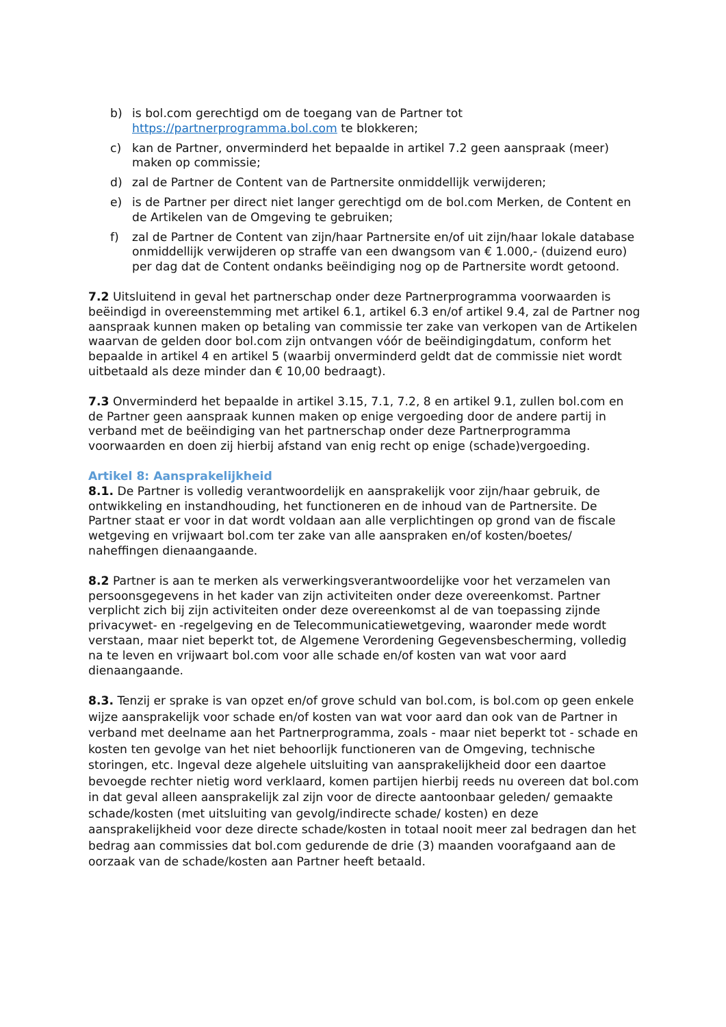b) is bol.com gerechtigd om de toegang van de Partner tot https://partnerprogramma.bol.com te blokkeren;
c) kan de Partner, onverminderd het bepaalde in artikel 7.2 geen aanspraak (meer) maken op commissie;
d) zal de Partner de Content van de Partnersite onmiddellijk verwijderen;
e) is de Partner per direct niet langer gerechtigd om de bol.com Merken, de Content en de Artikelen van de Omgeving te gebruiken;
f) zal de Partner de Content van zijn/haar Partnersite en/of uit zijn/haar lokale database onmiddellijk verwijderen op straffe van een dwangsom van € 1.000,- (duizend euro) per dag dat de Content ondanks beëindiging nog op de Partnersite wordt getoond.
7.2 Uitsluitend in geval het partnerschap onder deze Partnerprogramma voorwaarden is beëindigd in overeenstemming met artikel 6.1, artikel 6.3 en/of artikel 9.4, zal de Partner nog aanspraak kunnen maken op betaling van commissie ter zake van verkopen van de Artikelen waarvan de gelden door bol.com zijn ontvangen vóór de beëindigingdatum, conform het bepaalde in artikel 4 en artikel 5 (waarbij onverminderd geldt dat de commissie niet wordt uitbetaald als deze minder dan € 10,00 bedraagt).
7.3 Onverminderd het bepaalde in artikel 3.15, 7.1, 7.2, 8 en artikel 9.1, zullen bol.com en de Partner geen aanspraak kunnen maken op enige vergoeding door de andere partij in verband met de beëindiging van het partnerschap onder deze Partnerprogramma voorwaarden en doen zij hierbij afstand van enig recht op enige (schade)vergoeding.
Artikel 8: Aansprakelijkheid
8.1. De Partner is volledig verantwoordelijk en aansprakelijk voor zijn/haar gebruik, de ontwikkeling en instandhouding, het functioneren en de inhoud van de Partnersite. De Partner staat er voor in dat wordt voldaan aan alle verplichtingen op grond van de fiscale wetgeving en vrijwaart bol.com ter zake van alle aanspraken en/of kosten/boetes/ naheffingen dienaangaande.
8.2 Partner is aan te merken als verwerkingsverantwoordelijke voor het verzamelen van persoonsgegevens in het kader van zijn activiteiten onder deze overeenkomst. Partner verplicht zich bij zijn activiteiten onder deze overeenkomst al de van toepassing zijnde privacywet- en -regelgeving en de Telecommunicatiewetgeving, waaronder mede wordt verstaan, maar niet beperkt tot, de Algemene Verordening Gegevensbescherming, volledig na te leven en vrijwaart bol.com voor alle schade en/of kosten van wat voor aard dienaangaande.
8.3. Tenzij er sprake is van opzet en/of grove schuld van bol.com, is bol.com op geen enkele wijze aansprakelijk voor schade en/of kosten van wat voor aard dan ook van de Partner in verband met deelname aan het Partnerprogramma, zoals - maar niet beperkt tot - schade en kosten ten gevolge van het niet behoorlijk functioneren van de Omgeving, technische storingen, etc. Ingeval deze algehele uitsluiting van aansprakelijkheid door een daartoe bevoegde rechter nietig word verklaard, komen partijen hierbij reeds nu overeen dat bol.com in dat geval alleen aansprakelijk zal zijn voor de directe aantoonbaar geleden/ gemaakte schade/kosten (met uitsluiting van gevolg/indirecte schade/ kosten) en deze aansprakelijkheid voor deze directe schade/kosten in totaal nooit meer zal bedragen dan het bedrag aan commissies dat bol.com gedurende de drie (3) maanden voorafgaand aan de oorzaak van de schade/kosten aan Partner heeft betaald.